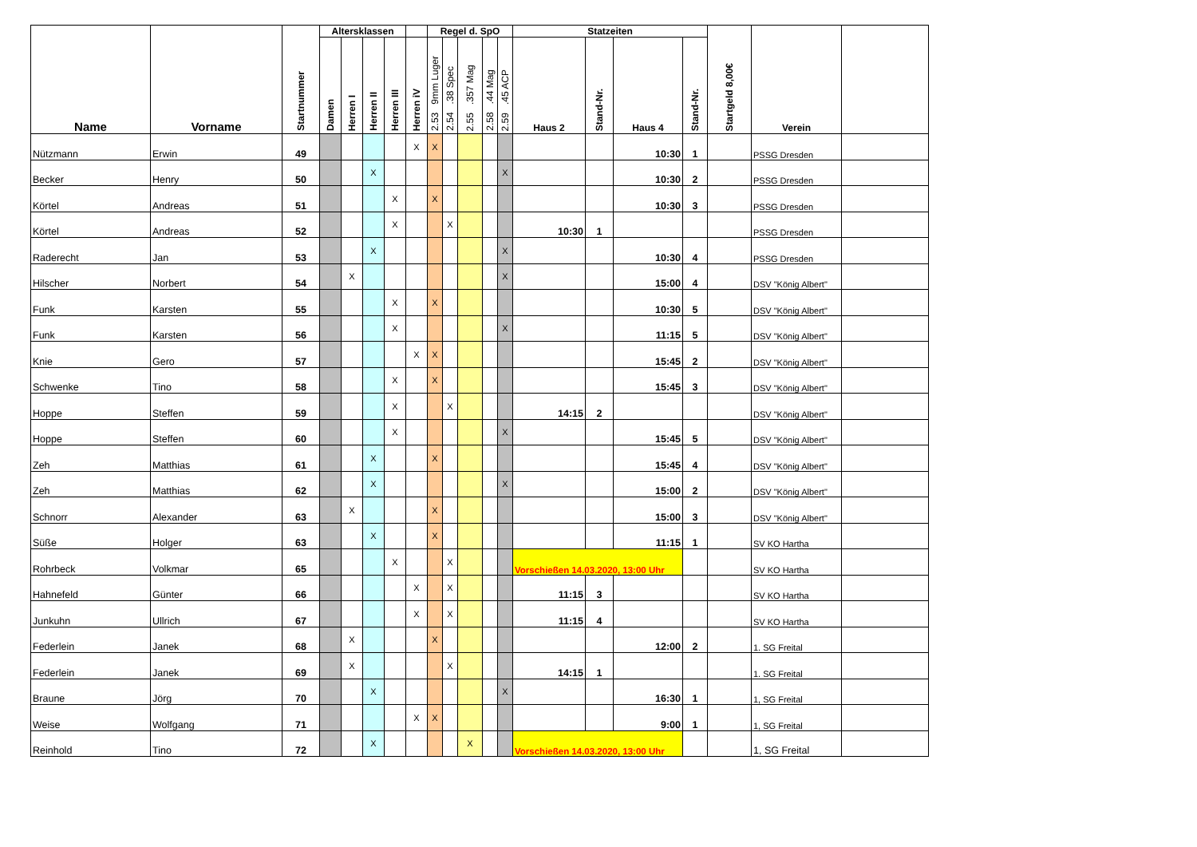| Name | Vorname | Startnummer | Altersklassen | | | | | Regel d. SpO | | | | | Statzeiten | | | | Startgeld 8,00€ | Verein | |
| --- | --- | --- | --- | --- | --- | --- | --- | --- | --- | --- | --- | --- | --- | --- | --- | --- | --- | --- | --- |
| | | | Damen | Herren I | Herren II | Herren III | Herren iV | 2.53 9mm Luger | 2.54 .38 Spec | 2.55 .357 Mag | 2.58 .44 Mag | 2.59 .45 ACP | Haus 2 | Stand-Nr. | Haus 4 | Stand-Nr. | | | |
| Nützmann | Erwin | 49 | | | | | X | X | | | | | | | 10:30 | 1 | | PSSG Dresden | |
| Becker | Henry | 50 | | | X | | | | | | | X | | | 10:30 | 2 | | PSSG Dresden | |
| Körtel | Andreas | 51 | | | | X | | X | | | | | | | 10:30 | 3 | | PSSG Dresden | |
| Körtel | Andreas | 52 | | | | X | | | X | | | | 10:30 | 1 | | | | PSSG Dresden | |
| Raderecht | Jan | 53 | | | X | | | | | | | X | | | 10:30 | 4 | | PSSG Dresden | |
| Hilscher | Norbert | 54 | | X | | | | | | | | X | | | 15:00 | 4 | | DSV "König Albert" | |
| Funk | Karsten | 55 | | | | X | | X | | | | | | | 10:30 | 5 | | DSV "König Albert" | |
| Funk | Karsten | 56 | | | | X | | | | | | X | | | 11:15 | 5 | | DSV "König Albert" | |
| Knie | Gero | 57 | | | | | X | X | | | | | | | 15:45 | 2 | | DSV "König Albert" | |
| Schwenke | Tino | 58 | | | | X | | X | | | | | | | 15:45 | 3 | | DSV "König Albert" | |
| Hoppe | Steffen | 59 | | | | X | | | X | | | | 14:15 | 2 | | | | DSV "König Albert" | |
| Hoppe | Steffen | 60 | | | | X | | | | | | X | | | 15:45 | 5 | | DSV "König Albert" | |
| Zeh | Matthias | 61 | | | X | | | X | | | | | | | 15:45 | 4 | | DSV "König Albert" | |
| Zeh | Matthias | 62 | | | X | | | | | | | X | | | 15:00 | 2 | | DSV "König Albert" | |
| Schnorr | Alexander | 63 | | X | | | | X | | | | | | | 15:00 | 3 | | DSV "König Albert" | |
| Süße | Holger | 63 | | | X | | | X | | | | | | | 11:15 | 1 | | SV KO Hartha | |
| Rohrbeck | Volkmar | 65 | | | | X | | | X | | | | Vorschießen 14.03.2020, 13:00 Uhr | | | | | SV KO Hartha | |
| Hahnefeld | Günter | 66 | | | | | X | | X | | | | 11:15 | 3 | | | | SV KO Hartha | |
| Junkuhn | Ullrich | 67 | | | | | X | | X | | | | 11:15 | 4 | | | | SV KO Hartha | |
| Federlein | Janek | 68 | | X | | | | X | | | | | | | 12:00 | 2 | | 1. SG Freital | |
| Federlein | Janek | 69 | | X | | | | | X | | | | 14:15 | 1 | | | | 1. SG Freital | |
| Braune | Jörg | 70 | | | X | | | | | | | X | | | 16:30 | 1 | | 1, SG Freital | |
| Weise | Wolfgang | 71 | | | | | X | X | | | | | | | 9:00 | 1 | | 1, SG Freital | |
| Reinhold | Tino | 72 | | | X | | | | | X | | | Vorschießen 14.03.2020, 13:00 Uhr | | | | | 1, SG Freital | |